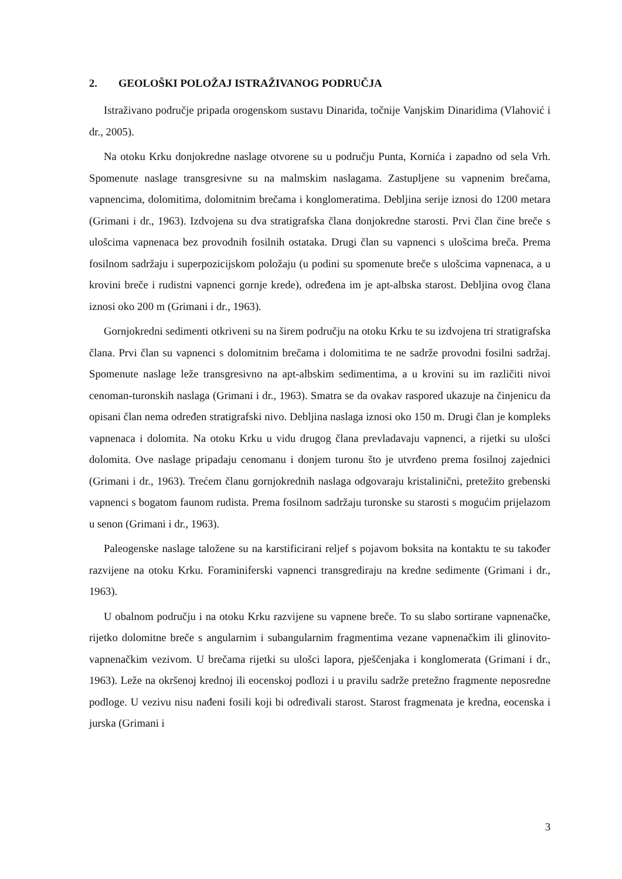2. GEOLOŠKI POLOŽAJ ISTRAŽIVANOG PODRUČJA
Istraživano područje pripada orogenskom sustavu Dinarida, točnije Vanjskim Dinaridima (Vlahović i dr., 2005).
Na otoku Krku donjokredne naslage otvorene su u području Punta, Kornića i zapadno od sela Vrh. Spomenute naslage transgresivne su na malmskim naslagama. Zastupljene su vapnenim brečama, vapnencima, dolomitima, dolomitnim brečama i konglomeratima. Debljina serije iznosi do 1200 metara (Grimani i dr., 1963). Izdvojena su dva stratigrafska člana donjokredne starosti. Prvi član čine breče s ulošcima vapnenaca bez provodnih fosilnih ostataka. Drugi član su vapnenci s ulošcima breča. Prema fosilnom sadržaju i superpozicijskom položaju (u podini su spomenute breče s ulošcima vapnenaca, a u krovini breče i rudistni vapnenci gornje krede), određena im je apt-albska starost. Debljina ovog člana iznosi oko 200 m (Grimani i dr., 1963).
Gornjokredni sedimenti otkriveni su na širem području na otoku Krku te su izdvojena tri stratigrafska člana. Prvi član su vapnenci s dolomitnim brečama i dolomitima te ne sadrže provodni fosilni sadržaj. Spomenute naslage leže transgresivno na apt-albskim sedimentima, a u krovini su im različiti nivoi cenoman-turonskih naslaga (Grimani i dr., 1963). Smatra se da ovakav raspored ukazuje na činjenicu da opisani član nema određen stratigrafski nivo. Debljina naslaga iznosi oko 150 m. Drugi član je kompleks vapnenaca i dolomita. Na otoku Krku u vidu drugog člana prevladavaju vapnenci, a rijetki su ulošci dolomita. Ove naslage pripadaju cenomanu i donjem turonu što je utvrđeno prema fosilnoj zajednici (Grimani i dr., 1963). Trećem članu gornjokrednih naslaga odgovaraju kristalinični, pretežito grebenski vapnenci s bogatom faunom rudista. Prema fosilnom sadržaju turonske su starosti s mogućim prijelazom u senon (Grimani i dr., 1963).
Paleogenske naslage taložene su na karstificirani reljef s pojavom boksita na kontaktu te su također razvijene na otoku Krku. Foraminiferski vapnenci transgrediraju na kredne sedimente (Grimani i dr., 1963).
U obalnom području i na otoku Krku razvijene su vapnene breče. To su slabo sortirane vapnenačke, rijetko dolomitne breče s angularnim i subangularnim fragmentima vezane vapnenačkim ili glinovito-vapnenačkim vezivom. U brečama rijetki su ulošci lapora, pješčenjaka i konglomerata (Grimani i dr., 1963). Leže na okršenoj krednoj ili eocenskoj podlozi i u pravilu sadrže pretežno fragmente neposredne podloge. U vezivu nisu nađeni fosili koji bi određivali starost. Starost fragmenata je kredna, eocenska i jurska (Grimani i
3